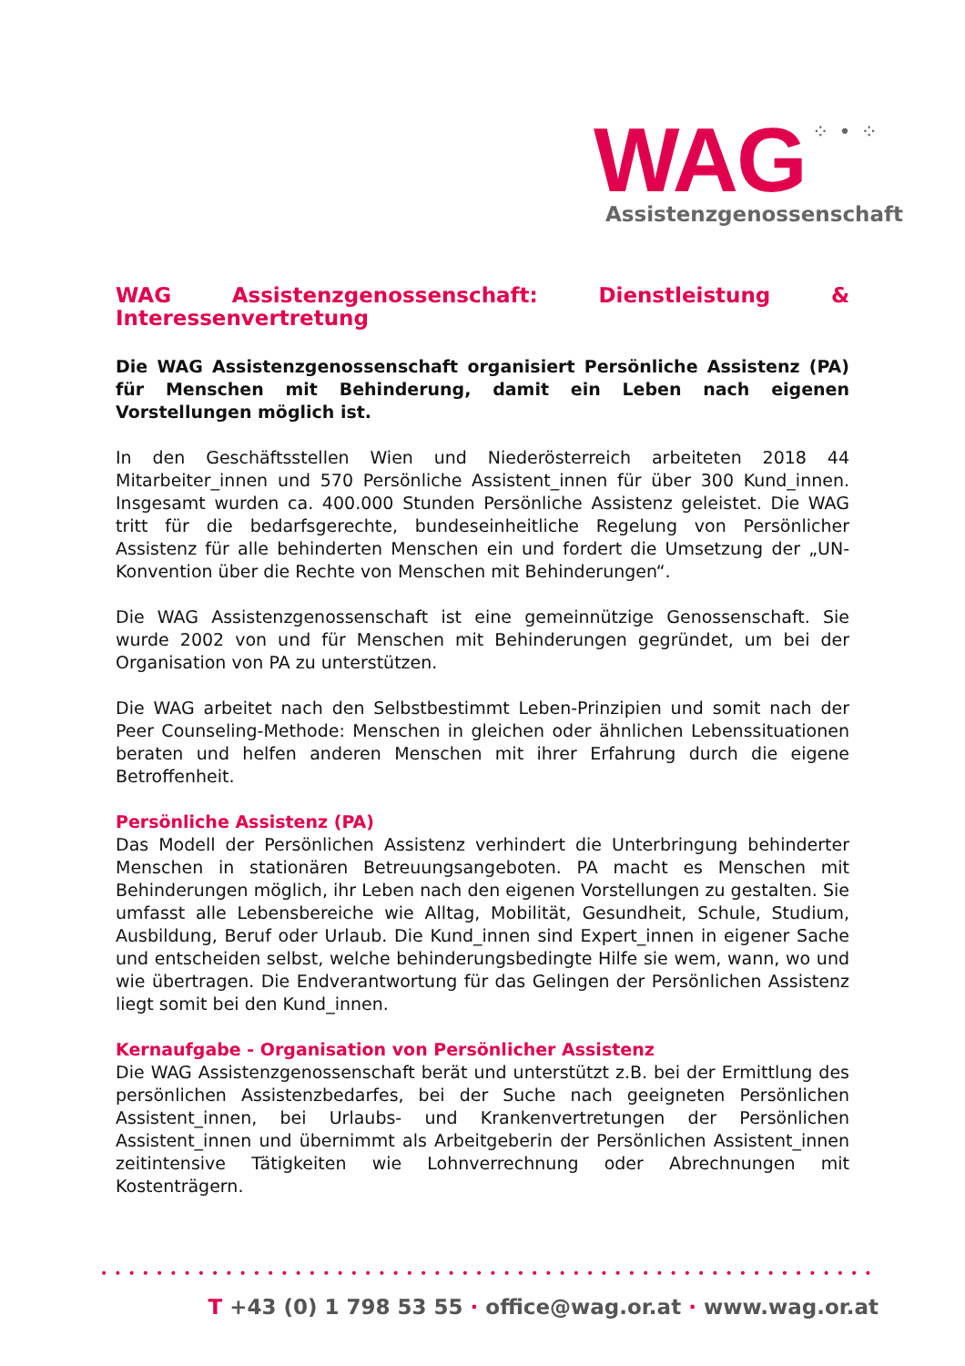WAG ⁘ • ⁘
Assistenzgenossenschaft
WAG Assistenzgenossenschaft: Dienstleistung & Interessenvertretung
Die WAG Assistenzgenossenschaft organisiert Persönliche Assistenz (PA) für Menschen mit Behinderung, damit ein Leben nach eigenen Vorstellungen möglich ist.
In den Geschäftsstellen Wien und Niederösterreich arbeiteten 2018 44 Mitarbeiter_innen und 570 Persönliche Assistent_innen für über 300 Kund_innen. Insgesamt wurden ca. 400.000 Stunden Persönliche Assistenz geleistet. Die WAG tritt für die bedarfsgerechte, bundeseinheitliche Regelung von Persönlicher Assistenz für alle behinderten Menschen ein und fordert die Umsetzung der „UN-Konvention über die Rechte von Menschen mit Behinderungen“.
Die WAG Assistenzgenossenschaft ist eine gemeinnützige Genossenschaft. Sie wurde 2002 von und für Menschen mit Behinderungen gegründet, um bei der Organisation von PA zu unterstützen.
Die WAG arbeitet nach den Selbstbestimmt Leben-Prinzipien und somit nach der Peer Counseling-Methode: Menschen in gleichen oder ähnlichen Lebenssituationen beraten und helfen anderen Menschen mit ihrer Erfahrung durch die eigene Betroffenheit.
Persönliche Assistenz (PA)
Das Modell der Persönlichen Assistenz verhindert die Unterbringung behinderter Menschen in stationären Betreuungsangeboten. PA macht es Menschen mit Behinderungen möglich, ihr Leben nach den eigenen Vorstellungen zu gestalten. Sie umfasst alle Lebensbereiche wie Alltag, Mobilität, Gesundheit, Schule, Studium, Ausbildung, Beruf oder Urlaub. Die Kund_innen sind Expert_innen in eigener Sache und entscheiden selbst, welche behinderungsbedingte Hilfe sie wem, wann, wo und wie übertragen. Die Endverantwortung für das Gelingen der Persönlichen Assistenz liegt somit bei den Kund_innen.
Kernaufgabe - Organisation von Persönlicher Assistenz
Die WAG Assistenzgenossenschaft berät und unterstützt z.B. bei der Ermittlung des persönlichen Assistenzbedarfes, bei der Suche nach geeigneten Persönlichen Assistent_innen, bei Urlaubs- und Krankenvertretungen der Persönlichen Assistent_innen und übernimmt als Arbeitgeberin der Persönlichen Assistent_innen zeitintensive Tätigkeiten wie Lohnverrechnung oder Abrechnungen mit Kostenträgern.
••••••••••••••••••••••••••••••••••••••••••••••••••••••••••••
T +43 (0) 1 798 53 55 · office@wag.or.at · www.wag.or.at